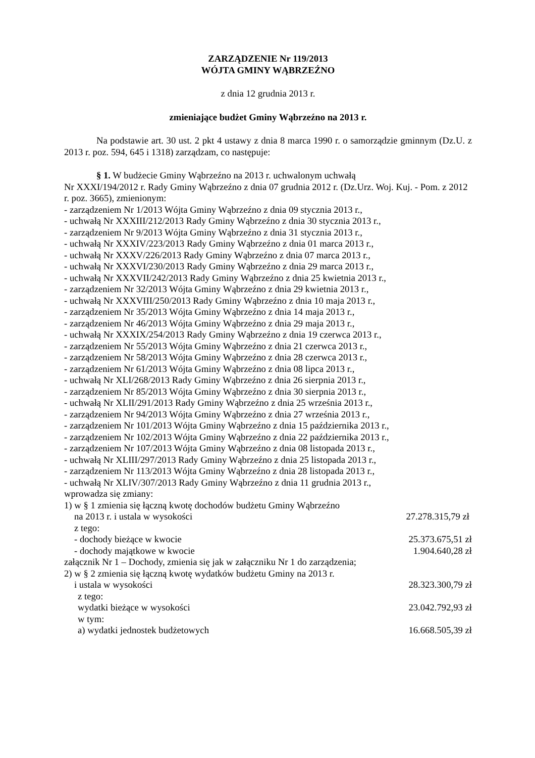ZARZĄDZENIE Nr 119/2013
WÓJTA GMINY WĄBRZEŹNO
z dnia 12 grudnia 2013 r.
zmieniające budżet Gminy Wąbrzeźno na 2013 r.
Na podstawie art. 30 ust. 2 pkt 4 ustawy z dnia 8 marca 1990 r. o samorządzie gminnym (Dz.U. z 2013 r. poz. 594, 645 i 1318) zarządzam, co następuje:
§ 1. W budżecie Gminy Wąbrzeźno na 2013 r. uchwalonym uchwałą
Nr XXXI/194/2012 r. Rady Gminy Wąbrzeźno z dnia 07 grudnia 2012 r. (Dz.Urz. Woj. Kuj. - Pom. z 2012 r. poz. 3665), zmienionym:
- zarządzeniem Nr 1/2013 Wójta Gminy Wąbrzeźno z dnia 09 stycznia 2013 r.,
- uchwałą Nr XXXIII/212/2013 Rady Gminy Wąbrzeźno z dnia 30 stycznia 2013 r.,
- zarządzeniem Nr 9/2013 Wójta Gminy Wąbrzeźno z dnia 31 stycznia 2013 r.,
- uchwałą Nr XXXIV/223/2013 Rady Gminy Wąbrzeźno z dnia 01 marca 2013 r.,
- uchwałą Nr XXXV/226/2013 Rady Gminy Wąbrzeźno z dnia 07 marca 2013 r.,
- uchwałą Nr XXXVI/230/2013 Rady Gminy Wąbrzeźno z dnia 29 marca 2013 r.,
- uchwałą Nr XXXVII/242/2013 Rady Gminy Wąbrzeźno z dnia 25 kwietnia 2013 r.,
- zarządzeniem Nr 32/2013 Wójta Gminy Wąbrzeźno z dnia 29 kwietnia 2013 r.,
- uchwałą Nr XXXVIII/250/2013 Rady Gminy Wąbrzeźno z dnia 10 maja 2013 r.,
- zarządzeniem Nr 35/2013 Wójta Gminy Wąbrzeźno z dnia 14 maja 2013 r.,
- zarządzeniem Nr 46/2013 Wójta Gminy Wąbrzeźno z dnia 29 maja 2013 r.,
- uchwałą Nr XXXIX/254/2013 Rady Gminy Wąbrzeźno z dnia 19 czerwca 2013 r.,
- zarządzeniem Nr 55/2013 Wójta Gminy Wąbrzeźno z dnia 21 czerwca 2013 r.,
- zarządzeniem Nr 58/2013 Wójta Gminy Wąbrzeźno z dnia 28 czerwca 2013 r.,
- zarządzeniem Nr 61/2013 Wójta Gminy Wąbrzeźno z dnia 08 lipca 2013 r.,
- uchwałą Nr XLI/268/2013 Rady Gminy Wąbrzeźno z dnia 26 sierpnia 2013 r.,
- zarządzeniem Nr 85/2013 Wójta Gminy Wąbrzeźno z dnia 30 sierpnia 2013 r.,
- uchwałą Nr XLII/291/2013 Rady Gminy Wąbrzeźno z dnia 25 września 2013 r.,
- zarządzeniem Nr 94/2013 Wójta Gminy Wąbrzeźno z dnia 27 września 2013 r.,
- zarządzeniem Nr 101/2013 Wójta Gminy Wąbrzeźno z dnia 15 października 2013 r.,
- zarządzeniem Nr 102/2013 Wójta Gminy Wąbrzeźno z dnia 22 października 2013 r.,
- zarządzeniem Nr 107/2013 Wójta Gminy Wąbrzeźno z dnia 08 listopada 2013 r.,
- uchwałą Nr XLIII/297/2013 Rady Gminy Wąbrzeźno z dnia 25 listopada 2013 r.,
- zarządzeniem Nr 113/2013 Wójta Gminy Wąbrzeźno z dnia 28 listopada 2013 r.,
- uchwałą Nr XLIV/307/2013 Rady Gminy Wąbrzeźno z dnia 11 grudnia 2013 r.,
wprowadza się zmiany:
1) w § 1 zmienia się łączną kwotę dochodów budżetu Gminy Wąbrzeźno
na 2013 r. i ustala w wysokości 27.278.315,79 zł
z tego:
- dochody bieżące w kwocie 25.373.675,51 zł
- dochody majątkowe w kwocie 1.904.640,28 zł
załącznik Nr 1 – Dochody, zmienia się jak w załączniku Nr 1 do zarządzenia;
2) w § 2 zmienia się łączną kwotę wydatków budżetu Gminy na 2013 r.
i ustala w wysokości 28.323.300,79 zł
z tego:
wydatki bieżące w wysokości 23.042.792,93 zł
w tym:
a) wydatki jednostek budżetowych 16.668.505,39 zł